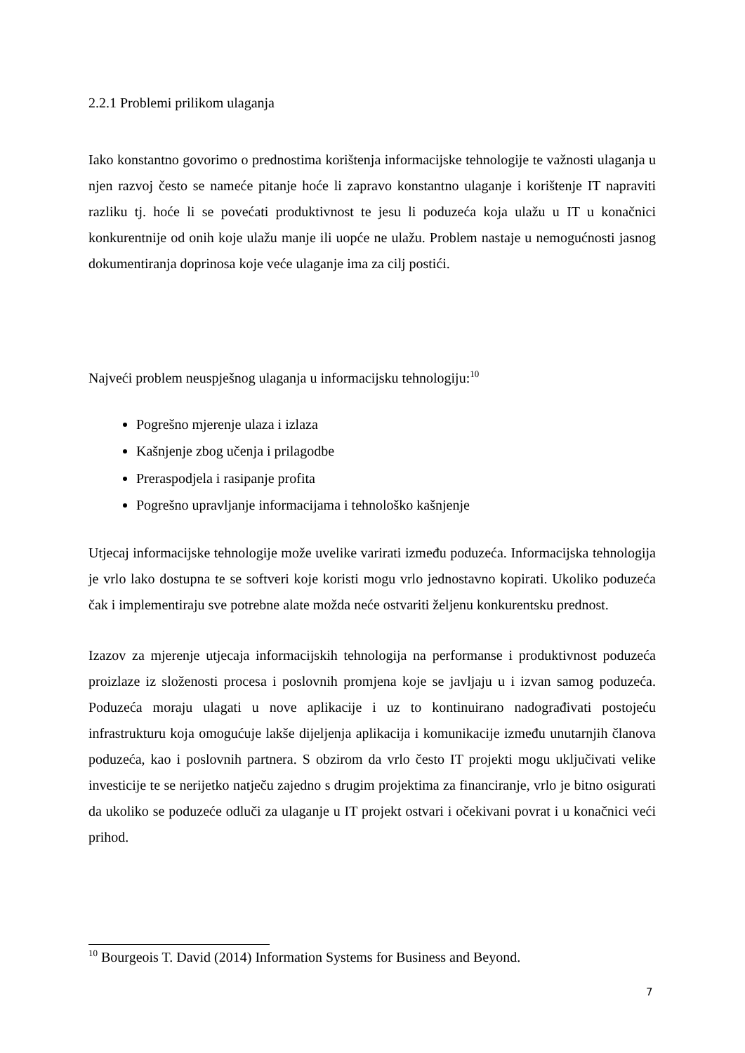2.2.1 Problemi prilikom ulaganja
Iako konstantno govorimo o prednostima korištenja informacijske tehnologije te važnosti ulaganja u njen razvoj često se nameće pitanje hoće li zapravo konstantno ulaganje i korištenje IT napraviti razliku tj. hoće li se povećati produktivnost te jesu li poduzeća koja ulažu u IT u konačnici konkurentnije od onih koje ulažu manje ili uopće ne ulažu. Problem nastaje u nemogućnosti jasnog dokumentiranja doprinosa koje veće ulaganje ima za cilj postići.
Najveći problem neuspješnog ulaganja u informacijsku tehnologiju:<sup>10</sup>
Pogrešno mjerenje ulaza i izlaza
Kašnjenje zbog učenja i prilagodbe
Preraspodjela i rasipanje profita
Pogrešno upravljanje informacijama i tehnološko kašnjenje
Utjecaj informacijske tehnologije može uvelike varirati između poduzeća. Informacijska tehnologija je vrlo lako dostupna te se softveri koje koristi mogu vrlo jednostavno kopirati. Ukoliko poduzeća čak i implementiraju sve potrebne alate možda neće ostvariti željenu konkurentsku prednost.
Izazov za mjerenje utjecaja informacijskih tehnologija na performanse i produktivnost poduzeća proizlaze iz složenosti procesa i poslovnih promjena koje se javljaju u i izvan samog poduzeća. Poduzeća moraju ulagati u nove aplikacije i uz to kontinuirano nadograđivati postojeću infrastrukturu koja omogućuje lakše dijeljenja aplikacija i komunikacije između unutarnjih članova poduzeća, kao i poslovnih partnera. S obzirom da vrlo često IT projekti mogu uključivati velike investicije te se nerijetko natječu zajedno s drugim projektima za financiranje, vrlo je bitno osigurati da ukoliko se poduzeće odluči za ulaganje u IT projekt ostvari i očekivani povrat i u konačnici veći prihod.
<sup>10</sup> Bourgeois T. David (2014) Information Systems for Business and Beyond.
7